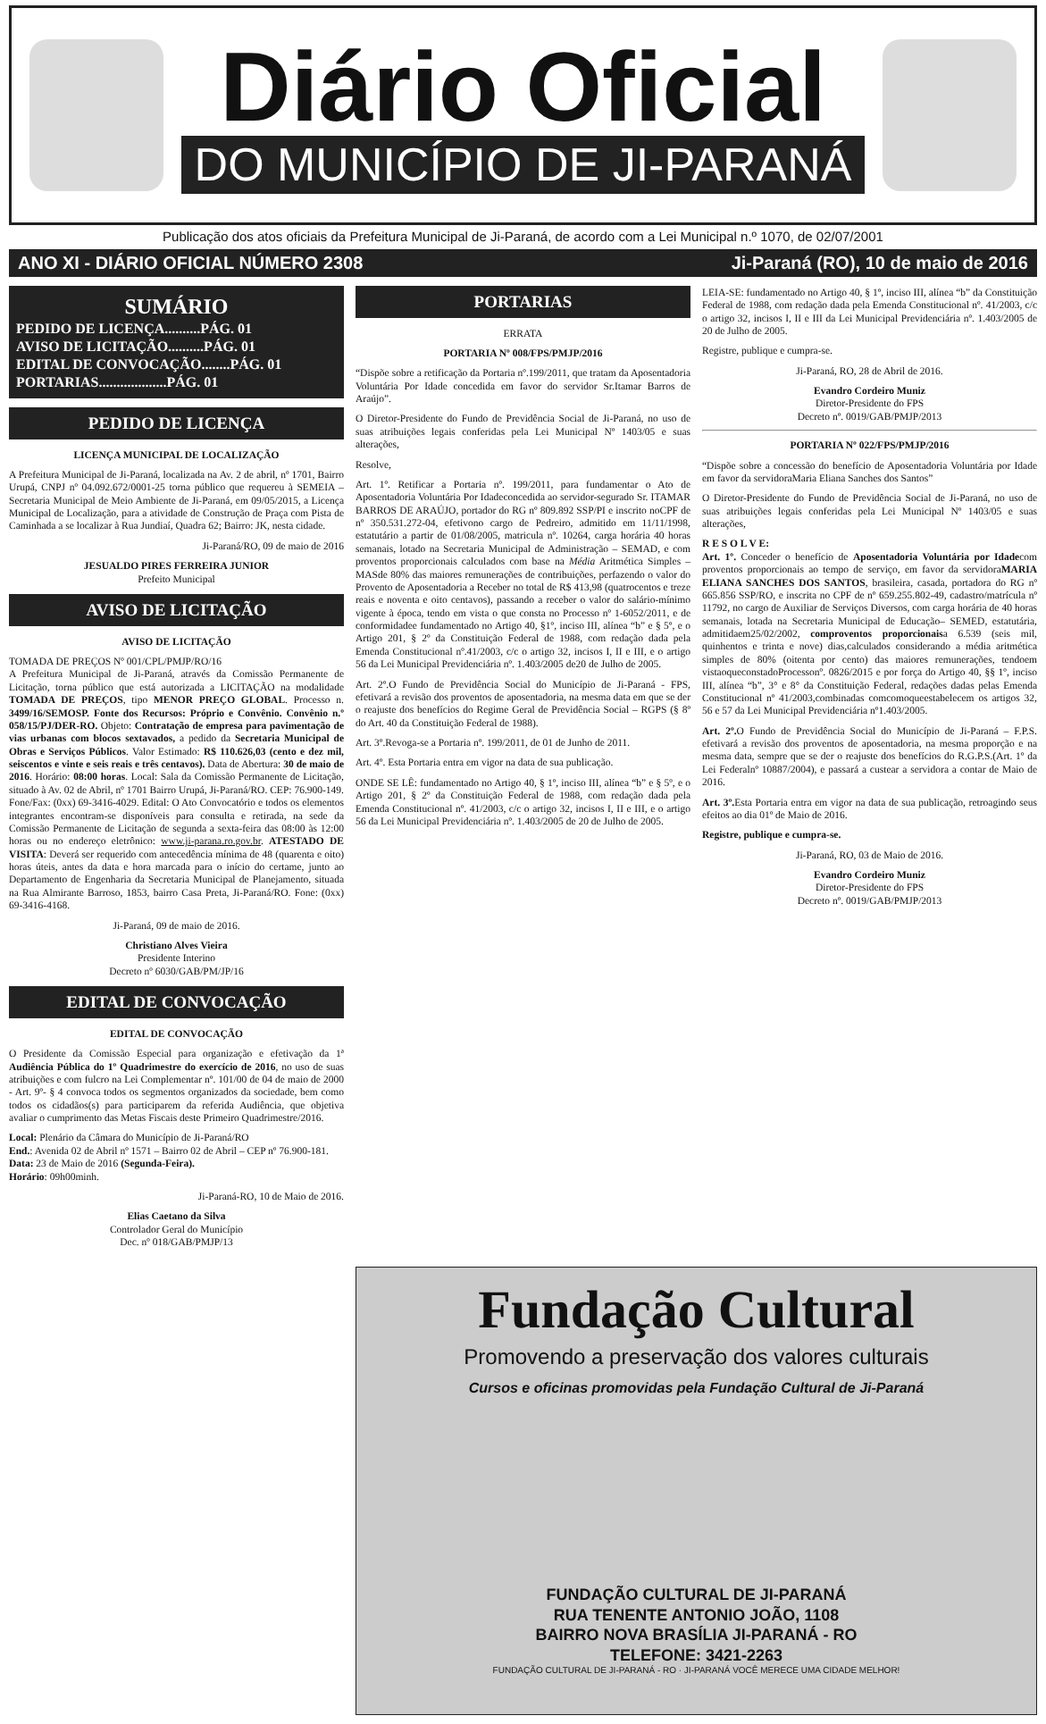Diário Oficial
DO MUNICÍPIO DE JI-PARANÁ
Publicação dos atos oficiais da Prefeitura Municipal de Ji-Paraná, de acordo com a Lei Municipal n.º 1070, de 02/07/2001
ANO XI - DIÁRIO OFICIAL NÚMERO 2308 Ji-Paraná (RO), 10 de maio de 2016
SUMÁRIO
PEDIDO DE LICENÇA..........PÁG. 01
AVISO DE LICITAÇÃO..........PÁG. 01
EDITAL DE CONVOCAÇÃO........PÁG. 01
PORTARIAS...................PÁG. 01
PEDIDO DE LICENÇA
LICENÇA MUNICIPAL DE LOCALIZAÇÃO
A Prefeitura Municipal de Ji-Paraná, localizada na Av. 2 de abril, nº 1701, Bairro Urupá, CNPJ nº 04.092.672/0001-25 torna público que requereu à SEMEIA – Secretaria Municipal de Meio Ambiente de Ji-Paraná, em 09/05/2015, a Licença Municipal de Localização, para a atividade de Construção de Praça com Pista de Caminhada a se localizar à Rua Jundiaí, Quadra 62; Bairro: JK, nesta cidade.
Ji-Paraná/RO, 09 de maio de 2016
JESUALDO PIRES FERREIRA JUNIOR
Prefeito Municipal
AVISO DE LICITAÇÃO
AVISO DE LICITAÇÃO
TOMADA DE PREÇOS Nº 001/CPL/PMJP/RO/16
A Prefeitura Municipal de Ji-Paraná, através da Comissão Permanente de Licitação, torna público que está autorizada a LICITAÇÃO na modalidade TOMADA DE PREÇOS, tipo MENOR PREÇO GLOBAL. Processo n. 3499/16/SEMOSP. Fonte dos Recursos: Próprio e Convênio. Convênio n.º 058/15/PJ/DER-RO. Objeto: Contratação de empresa para pavimentação de vias urbanas com blocos sextavados, a pedido da Secretaria Municipal de Obras e Serviços Públicos. Valor Estimado: R$ 110.626,03 (cento e dez mil, seiscentos e vinte e seis reais e três centavos). Data de Abertura: 30 de maio de 2016. Horário: 08:00 horas. Local: Sala da Comissão Permanente de Licitação, situado à Av. 02 de Abril, nº 1701 Bairro Urupá, Ji-Paraná/RO. CEP: 76.900-149. Fone/Fax: (0xx) 69-3416-4029. Edital: O Ato Convocatório e todos os elementos integrantes encontram-se disponíveis para consulta e retirada, na sede da Comissão Permanente de Licitação de segunda a sexta-feira das 08:00 às 12:00 horas ou no endereço eletrônico: www.ji-parana.ro.gov.br. ATESTADO DE VISITA: Deverá ser requerido com antecedência mínima de 48 (quarenta e oito) horas úteis, antes da data e hora marcada para o início do certame, junto ao Departamento de Engenharia da Secretaria Municipal de Planejamento, situada na Rua Almirante Barroso, 1853, bairro Casa Preta, Ji-Paraná/RO. Fone: (0xx) 69-3416-4168.
Ji-Paraná, 09 de maio de 2016.
Christiano Alves Vieira
Presidente Interino
Decreto nº 6030/GAB/PM/JP/16
EDITAL DE CONVOCAÇÃO
EDITAL DE CONVOCAÇÃO
O Presidente da Comissão Especial para organização e efetivação da 1ª Audiência Pública do 1º Quadrimestre do exercício de 2016, no uso de suas atribuições e com fulcro na Lei Complementar nº. 101/00 de 04 de maio de 2000 - Art. 9º- § 4 convoca todos os segmentos organizados da sociedade, bem como todos os cidadãos(s) para participarem da referida Audiência, que objetiva avaliar o cumprimento das Metas Fiscais deste Primeiro Quadrimestre/2016.
Local: Plenário da Câmara do Município de Ji-Paraná/RO
End.: Avenida 02 de Abril nº 1571 – Bairro 02 de Abril – CEP nº 76.900-181.
Data: 23 de Maio de 2016 (Segunda-Feira).
Horário: 09h00minh.
Ji-Paraná-RO, 10 de Maio de 2016.
Elias Caetano da Silva
Controlador Geral do Município
Dec. nº 018/GAB/PMJP/13
PORTARIAS
ERRATA
PORTARIA Nº 008/FPS/PMJP/2016
“Dispõe sobre a retificação da Portaria nº.199/2011, que tratam da Aposentadoria Voluntária Por Idade concedida em favor do servidor Sr.Itamar Barros de Araújo”.
O Diretor-Presidente do Fundo de Previdência Social de Ji-Paraná, no uso de suas atribuições legais conferidas pela Lei Municipal Nº 1403/05 e suas alterações,
Resolve,
Art. 1º. Retificar a Portaria nº. 199/2011, para fundamentar o Ato de Aposentadoria Voluntária Por Idadeconcedida ao servidor-segurado Sr. ITAMAR BARROS DE ARAÚJO, portador do RG nº 809.892 SSP/PI e inscrito noCPF de nº 350.531.272-04, efetivono cargo de Pedreiro, admitido em 11/11/1998, estatutário a partir de 01/08/2005, matricula nº. 10264, carga horária 40 horas semanais, lotado na Secretaria Municipal de Administração – SEMAD, e com proventos proporcionais calculados com base na Média Aritmética Simples – MASde 80% das maiores remunerações de contribuições, perfazendo o valor do Provento de Aposentadoria a Receber no total de R$ 413,98 (quatrocentos e treze reais e noventa e oito centavos), passando a receber o valor do salário-mínimo vigente à época, tendo em vista o que consta no Processo nº 1-6052/2011, e de conformidadee fundamentado no Artigo 40, §1º, inciso III, alínea “b” e § 5º, e o Artigo 201, § 2º da Constituição Federal de 1988, com redação dada pela Emenda Constitucional nº.41/2003, c/c o artigo 32, incisos I, II e III, e o artigo 56 da Lei Municipal Previdenciária nº. 1.403/2005 de20 de Julho de 2005.
Art. 2º.O Fundo de Previdência Social do Município de Ji-Paraná - FPS, efetivará a revisão dos proventos de aposentadoria, na mesma data em que se der o reajuste dos benefícios do Regime Geral de Previdência Social – RGPS (§ 8º do Art. 40 da Constituição Federal de 1988).
Art. 3º.Revoga-se a Portaria nº. 199/2011, de 01 de Junho de 2011.
Art. 4º. Esta Portaria entra em vigor na data de sua publicação.
ONDE SE LÊ: fundamentado no Artigo 40, § 1º, inciso III, alínea “b” e § 5º, e o Artigo 201, § 2º da Constituição Federal de 1988, com redação dada pela Emenda Constitucional nº. 41/2003, c/c o artigo 32, incisos I, II e III, e o artigo 56 da Lei Municipal Previdenciária nº. 1.403/2005 de 20 de Julho de 2005.
LEIA-SE: fundamentado no Artigo 40, § 1º, inciso III, alínea “b” da Constituição Federal de 1988, com redação dada pela Emenda Constitucional nº. 41/2003, c/c o artigo 32, incisos I, II e III da Lei Municipal Previdenciária nº. 1.403/2005 de 20 de Julho de 2005.
Registre, publique e cumpra-se.
Ji-Paraná, RO, 28 de Abril de 2016.
Evandro Cordeiro Muniz
Diretor-Presidente do FPS
Decreto nº. 0019/GAB/PMJP/2013
PORTARIA Nº 022/FPS/PMJP/2016
“Dispõe sobre a concessão do benefício de Aposentadoria Voluntária por Idade em favor da servidoraMaria Eliana Sanches dos Santos”
O Diretor-Presidente do Fundo de Previdência Social de Ji-Paraná, no uso de suas atribuições legais conferidas pela Lei Municipal Nº 1403/05 e suas alterações,
R E S O L V E:
Art. 1º. Conceder o benefício de Aposentadoria Voluntária por Idadecom proventos proporcionais ao tempo de serviço, em favor da servidoraMARIA ELIANA SANCHES DOS SANTOS, brasileira, casada, portadora do RG nº 665.856 SSP/RO, e inscrita no CPF de nº 659.255.802-49, cadastro/matrícula nº 11792, no cargo de Auxiliar de Serviços Diversos, com carga horária de 40 horas semanais, lotada na Secretaria Municipal de Educação– SEMED, estatutária, admitidaem25/02/2002, comproventos proporcionaisa 6.539 (seis mil, quinhentos e trinta e nove) dias,calculados considerando a média aritmética simples de 80% (oitenta por cento) das maiores remunerações, tendoem vistaoqueconstadoProcessonº. 0826/2015 e por força do Artigo 40, §§ 1º, inciso III, alínea “b”, 3° e 8° da Constituição Federal, redações dadas pelas Emenda Constitucional nº 41/2003,combinadas comcomoqueestabelecem os artigos 32, 56 e 57 da Lei Municipal Previdenciária nº1.403/2005.
Art. 2º. O Fundo de Previdência Social do Município de Ji-Paraná – F.P.S. efetivará a revisão dos proventos de aposentadoria, na mesma proporção e na mesma data, sempre que se der o reajuste dos benefícios do R.G.P.S.(Art. 1º da Lei Federalnº 10887/2004), e passará a custear a servidora a contar de Maio de 2016.
Art. 3º. Esta Portaria entra em vigor na data de sua publicação, retroagindo seus efeitos ao dia 01º de Maio de 2016.
Registre, publique e cumpra-se.
Ji-Paraná, RO, 03 de Maio de 2016.
Evandro Cordeiro Muniz
Diretor-Presidente do FPS
Decreto nº. 0019/GAB/PMJP/2013
Fundação Cultural
Promovendo a preservação dos valores culturais
Cursos e oficinas promovidas pela Fundação Cultural de Ji-Paraná
FUNDAÇÃO CULTURAL DE JI-PARANÁ
RUA TENENTE ANTONIO JOÃO, 1108
BAIRRO NOVA BRASÍLIA JI-PARANÁ - RO
TELEFONE: 3421-2263
FUNDAÇÃO CULTURAL DE JI-PARANÁ - RO · JI-PARANÁ VOCÊ MERECE UMA CIDADE MELHOR!